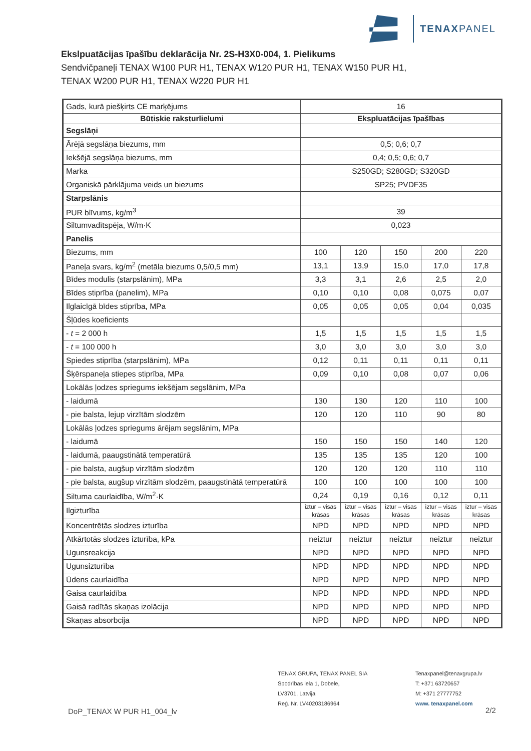TENAXPANEL
Ekslpuatācijas īpašību deklarācija Nr. 2S-H3X0-004, 1. Pielikums
Sendvičpaneļi TENAX W100 PUR H1, TENAX W120 PUR H1, TENAX W150 PUR H1,
TENAX W200 PUR H1, TENAX W220 PUR H1
| Gads, kurā piešķirts CE marķējums | 16 | | | | |
| Būtiskie raksturlielumi | Ekspluatācijas īpašības | | | | |
| Segslāņi | | | | | |
| Ārējā segslāņa biezums, mm | 0,5; 0,6; 0,7 | | | | |
| Iekšējā segslāņa biezums, mm | 0,4; 0,5; 0,6; 0,7 | | | | |
| Marka | S250GD; S280GD; S320GD | | | | |
| Organiskā pārklājuma veids un biezums | SP25; PVDF35 | | | | |
| Starpslānis | | | | | |
| PUR blīvums, kg/m<sup>3</sup> | 39 | | | | |
| Siltumvadītspēja, W/m·K | 0,023 | | | | |
| Panelis | | | | | |
| Biezums, mm | 100 | 120 | 150 | 200 | 220 |
| Paneļa svars, kg/m<sup>2</sup> (metāla biezums 0,5/0,5 mm) | 13,1 | 13,9 | 15,0 | 17,0 | 17,8 |
| Bīdes modulis (starpslānim), MPa | 3,3 | 3,1 | 2,6 | 2,5 | 2,0 |
| Bīdes stiprība (panelim), MPa | 0,10 | 0,10 | 0,08 | 0,075 | 0,07 |
| Ilglaicīgā bīdes stiprība, MPa | 0,05 | 0,05 | 0,05 | 0,04 | 0,035 |
| Šļūdes koeficients | | | | | |
| - t = 2 000 h | 1,5 | 1,5 | 1,5 | 1,5 | 1,5 |
| - t = 100 000 h | 3,0 | 3,0 | 3,0 | 3,0 | 3,0 |
| Spiedes stiprība (starpslānim), MPa | 0,12 | 0,11 | 0,11 | 0,11 | 0,11 |
| Šķērspaneļa stiepes stiprība, MPa | 0,09 | 0,10 | 0,08 | 0,07 | 0,06 |
| Lokālās ļodzes spriegums iekšējam segslānim, MPa | | | | | |
| - laidumā | 130 | 130 | 120 | 110 | 100 |
| - pie balsta, lejup virzītām slodzēm | 120 | 120 | 110 | 90 | 80 |
| Lokālās ļodzes spriegums ārējam segslānim, MPa | | | | | |
| - laidumā | 150 | 150 | 150 | 140 | 120 |
| - laidumā, paaugstinātā temperatūrā | 135 | 135 | 135 | 120 | 100 |
| - pie balsta, augšup virzītām slodzēm | 120 | 120 | 120 | 110 | 110 |
| - pie balsta, augšup virzītām slodzēm, paaugstinātā temperatūrā | 100 | 100 | 100 | 100 | 100 |
| Siltuma caurlaidība, W/m<sup>2</sup>·K | 0,24 | 0,19 | 0,16 | 0,12 | 0,11 |
| Ilgizturība | iztur – visas krāsas | iztur – visas krāsas | iztur – visas krāsas | iztur – visas krāsas | iztur – visas krāsas |
| Koncentrētās slodzes izturība | NPD | NPD | NPD | NPD | NPD |
| Atkārtotās slodzes izturība, kPa | neiztur | neiztur | neiztur | neiztur | neiztur |
| Ugunsreakcija | NPD | NPD | NPD | NPD | NPD |
| Ugunsizturība | NPD | NPD | NPD | NPD | NPD |
| Ūdens caurlaidība | NPD | NPD | NPD | NPD | NPD |
| Gaisa caurlaidība | NPD | NPD | NPD | NPD | NPD |
| Gaisā radītās skaņas izolācija | NPD | NPD | NPD | NPD | NPD |
| Skaņas absorbcija | NPD | NPD | NPD | NPD | NPD |
TENAX GRUPA, TENAX PANEL SIA
Spodrības iela 1, Dobele,
LV3701, Latvija
Reģ. Nr. LV40203186964
Tenaxpanel@tenaxgrupa.lv
T: +371 63720657
M: +371 27777752
www. tenaxpanel.com
DoP_TENAX W PUR H1_004_lv 2/2